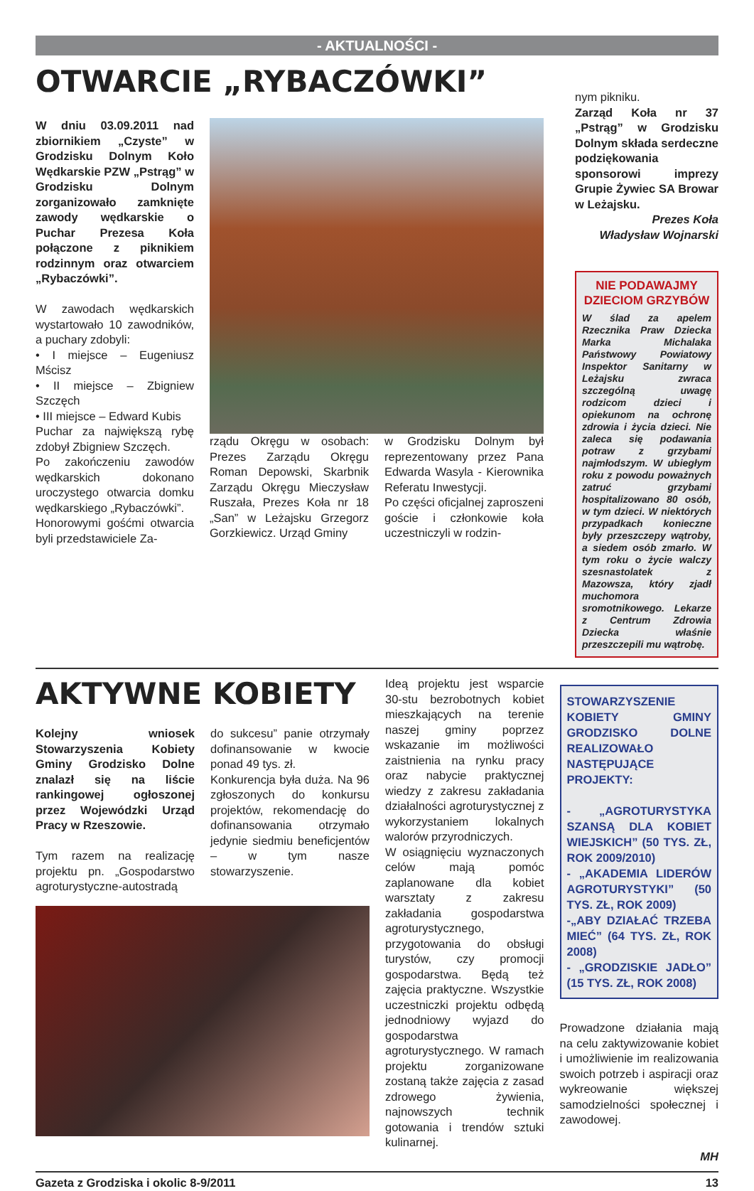- AKTUALNOŚCI -
OTWARCIE „RYBACZÓWKI”
W dniu 03.09.2011 nad zbiornikiem „Czyste” w Grodzisku Dolnym Koło Wędkarskie PZW „Pstrąg” w Grodzisku Dolnym zorganizowało zamknięte zawody wędkarskie o Puchar Prezesa Koła połączone z piknikiem rodzinnym oraz otwarciem „Rybaczówki”.
W zawodach wędkarskich wystartowało 10 zawodników, a puchary zdobyli:
• I miejsce – Eugeniusz Mścisz
• II miejsce – Zbigniew Szczęch
• III miejsce – Edward Kubis
Puchar za największą rybę zdobył Zbigniew Szczęch.
Po zakończeniu zawodów wędkarskich dokonano uroczystego otwarcia domku wędkarskiego „Rybaczówki”.
Honorowymi gośćmi otwarcia byli przedstawiciele Za-
rządu Okręgu w osobach: Prezes Zarządu Okręgu Roman Depowski, Skarbnik Zarządu Okręgu Mieczysław Ruszała, Prezes Koła nr 18 „San” w Leżajsku Grzegorz Gorzkiewicz. Urząd Gminy
w Grodzisku Dolnym był reprezentowany przez Pana Edwarda Wasyla - Kierownika Referatu Inwestycji.
Po części oficjalnej zaproszeni goście i członkowie koła uczestniczyli w rodzin-
nym pikniku.
Zarząd Koła nr 37 „Pstrąg” w Grodzisku Dolnym składa serdeczne podziękowania sponsorowi imprezy Grupie Żywiec SA Browar w Leżajsku.
Prezes Koła
Władysław Wojnarski
NIE PODAWAJMY DZIECIOM GRZYBÓW
W ślad za apelem Rzecznika Praw Dziecka Marka Michalaka Państwowy Powiatowy Inspektor Sanitarny w Leżajsku zwraca szczególną uwagę rodzicom dzieci i opiekunom na ochronę zdrowia i życia dzieci. Nie zaleca się podawania potraw z grzybami najmłodszym. W ubiegłym roku z powodu poważnych zatruć grzybami hospitalizowano 80 osób, w tym dzieci. W niektórych przypadkach konieczne były przeszczepy wątroby, a siedem osób zmarło. W tym roku o życie walczy szesnastolatek z Mazowsza, który zjadł muchomora sromotnikowego. Lekarze z Centrum Zdrowia Dziecka właśnie przeszczepili mu wątrobę.
AKTYWNE KOBIETY
Kolejny wniosek Stowarzyszenia Kobiety Gminy Grodzisko Dolne znalazł się na liście rankingowej ogłoszonej przez Wojewódzki Urząd Pracy w Rzeszowie.
Tym razem na realizację projektu pn. „Gospodarstwo agroturystyczne-autostradą
do sukcesu” panie otrzymały dofinansowanie w kwocie ponad 49 tys. zł.
Konkurencja była duża. Na 96 zgłoszonych do konkursu projektów, rekomendację do dofinansowania otrzymało jedynie siedmiu beneficjentów – w tym nasze stowarzyszenie.
Ideą projektu jest wsparcie 30-stu bezrobotnych kobiet mieszkających na terenie naszej gminy poprzez wskazanie im możliwości zaistnienia na rynku pracy oraz nabycie praktycznej wiedzy z zakresu zakładania działalności agroturystycznej z wykorzystaniem lokalnych walorów przyrodniczych.
W osiągnięciu wyznaczonych celów mają pomóc zaplanowane dla kobiet warsztaty z zakresu zakładania gospodarstwa agroturystycznego, przygotowania do obsługi turystów, czy promocji gospodarstwa. Będą też zajęcia praktyczne. Wszystkie uczestniczki projektu odbędą jednodniowy wyjazd do gospodarstwa agroturystycznego. W ramach projektu zorganizowane zostaną także zajęcia z zasad zdrowego żywienia, najnowszych technik gotowania i trendów sztuki kulinarnej.
STOWARZYSZENIE KOBIETY GMINY GRODZISKO DOLNE REALIZOWAŁO NASTĘPUJĄCE PROJEKTY:
- „AGROTURYSTYKA SZANSĄ DLA KOBIET WIEJSKICH” (50 TYS. ZŁ, ROK 2009/2010)
- „AKADEMIA LIDERÓW AGROTURYSTYKI” (50 TYS. ZŁ, ROK 2009)
-„ABY DZIAŁAĆ TRZEBA MIEĆ” (64 TYS. ZŁ, ROK 2008)
- „GRODZISKIE JADŁO” (15 TYS. ZŁ, ROK 2008)
Prowadzone działania mają na celu zaktywizowanie kobiet i umożliwienie im realizowania swoich potrzeb i aspiracji oraz wykreowanie większej samodzielności społecznej i zawodowej.
MH
Gazeta z Grodziska i okolic 8-9/2011 13